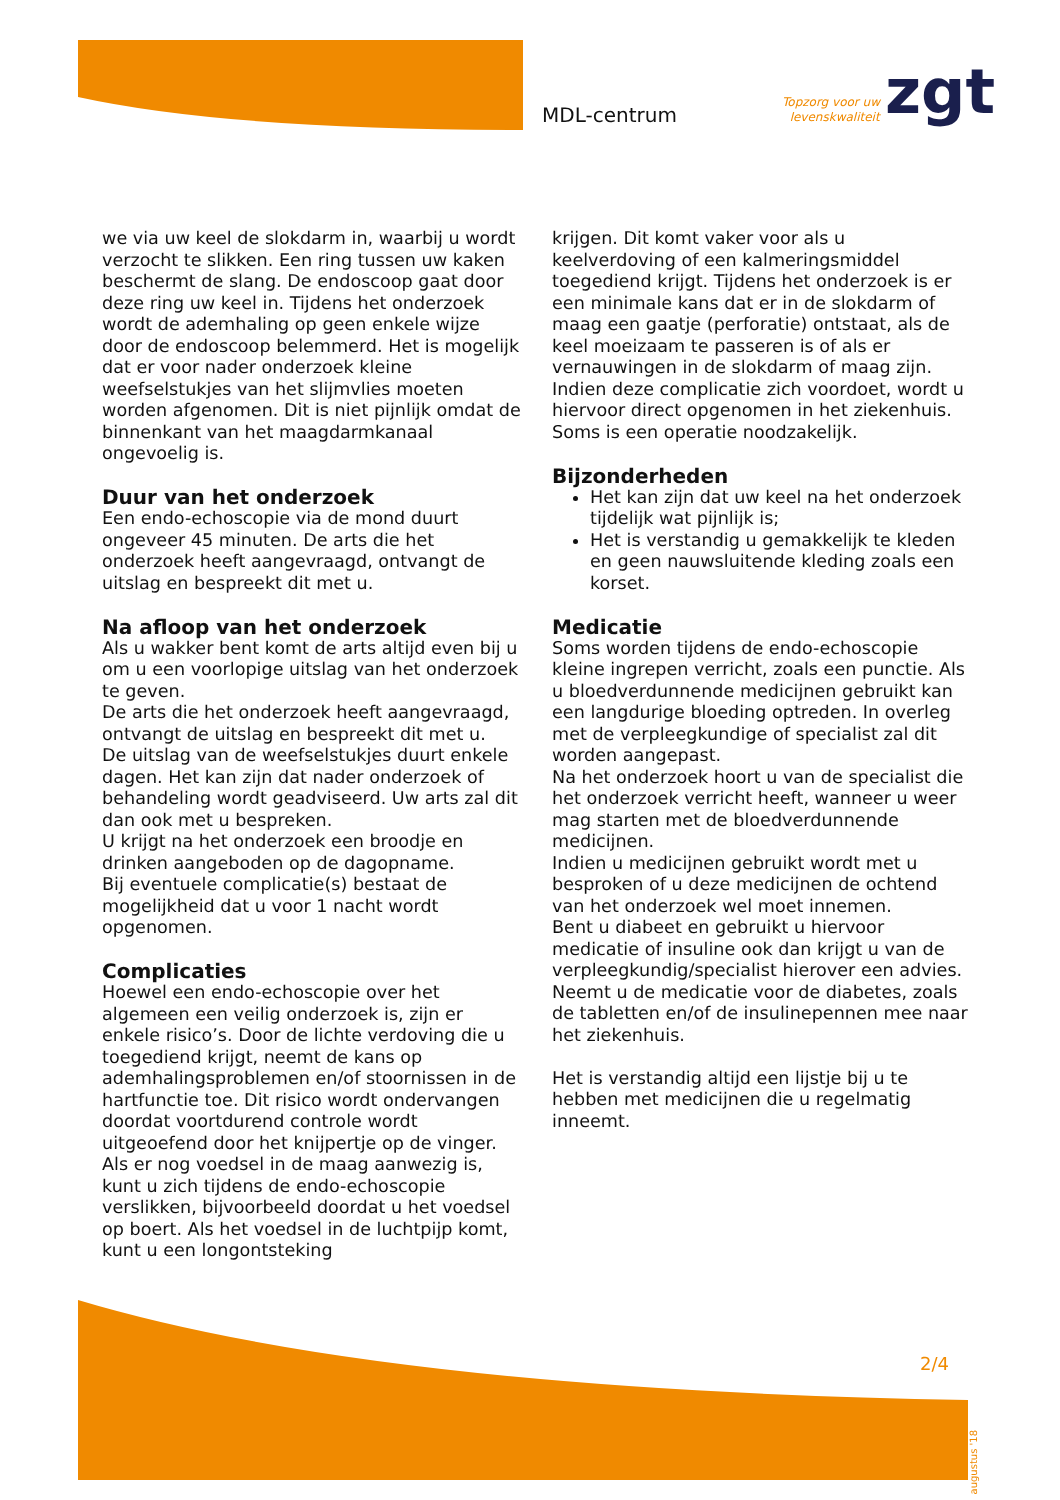MDL-centrum
Topzorg voor uw
levenskwaliteit
zgt
we via uw keel de slokdarm in, waarbij u wordt verzocht te slikken. Een ring tussen uw kaken beschermt de slang. De endoscoop gaat door deze ring uw keel in. Tijdens het onderzoek wordt de ademhaling op geen enkele wijze door de endoscoop belemmerd. Het is mogelijk dat er voor nader onderzoek kleine weefselstukjes van het slijmvlies moeten worden afgenomen. Dit is niet pijnlijk omdat de binnenkant van het maagdarmkanaal ongevoelig is.
Duur van het onderzoek
Een endo-echoscopie via de mond duurt ongeveer 45 minuten. De arts die het onderzoek heeft aangevraagd, ontvangt de uitslag en bespreekt dit met u.
Na afloop van het onderzoek
Als u wakker bent komt de arts altijd even bij u om u een voorlopige uitslag van het onderzoek te geven.
De arts die het onderzoek heeft aangevraagd, ontvangt de uitslag en bespreekt dit met u.
De uitslag van de weefselstukjes duurt enkele dagen. Het kan zijn dat nader onderzoek of behandeling wordt geadviseerd. Uw arts zal dit dan ook met u bespreken.
U krijgt na het onderzoek een broodje en drinken aangeboden op de dagopname.
Bij eventuele complicatie(s) bestaat de mogelijkheid dat u voor 1 nacht wordt opgenomen.
Complicaties
Hoewel een endo-echoscopie over het algemeen een veilig onderzoek is, zijn er enkele risico’s. Door de lichte verdoving die u toegediend krijgt, neemt de kans op ademhalingsproblemen en/of stoornissen in de hartfunctie toe. Dit risico wordt ondervangen doordat voortdurend controle wordt uitgeoefend door het knijpertje op de vinger. Als er nog voedsel in de maag aanwezig is, kunt u zich tijdens de endo-echoscopie verslikken, bijvoorbeeld doordat u het voedsel op boert. Als het voedsel in de luchtpijp komt, kunt u een longontsteking
krijgen. Dit komt vaker voor als u keelverdoving of een kalmeringsmiddel toegediend krijgt. Tijdens het onderzoek is er een minimale kans dat er in de slokdarm of maag een gaatje (perforatie) ontstaat, als de keel moeizaam te passeren is of als er vernauwingen in de slokdarm of maag zijn. Indien deze complicatie zich voordoet, wordt u hiervoor direct opgenomen in het ziekenhuis. Soms is een operatie noodzakelijk.
Bijzonderheden
Het kan zijn dat uw keel na het onderzoek tijdelijk wat pijnlijk is;
Het is verstandig u gemakkelijk te kleden en geen nauwsluitende kleding zoals een korset.
Medicatie
Soms worden tijdens de endo-echoscopie kleine ingrepen verricht, zoals een punctie. Als u bloedverdunnende medicijnen gebruikt kan een langdurige bloeding optreden. In overleg met de verpleegkundige of specialist zal dit worden aangepast.
Na het onderzoek hoort u van de specialist die het onderzoek verricht heeft, wanneer u weer mag starten met de bloedverdunnende medicijnen.
Indien u medicijnen gebruikt wordt met u besproken of u deze medicijnen de ochtend van het onderzoek wel moet innemen.
Bent u diabeet en gebruikt u hiervoor medicatie of insuline ook dan krijgt u van de verpleegkundig/specialist hierover een advies. Neemt u de medicatie voor de diabetes, zoals de tabletten en/of de insulinepennen mee naar het ziekenhuis.
Het is verstandig altijd een lijstje bij u te hebben met medicijnen die u regelmatig inneemt.
2/4
augustus '18